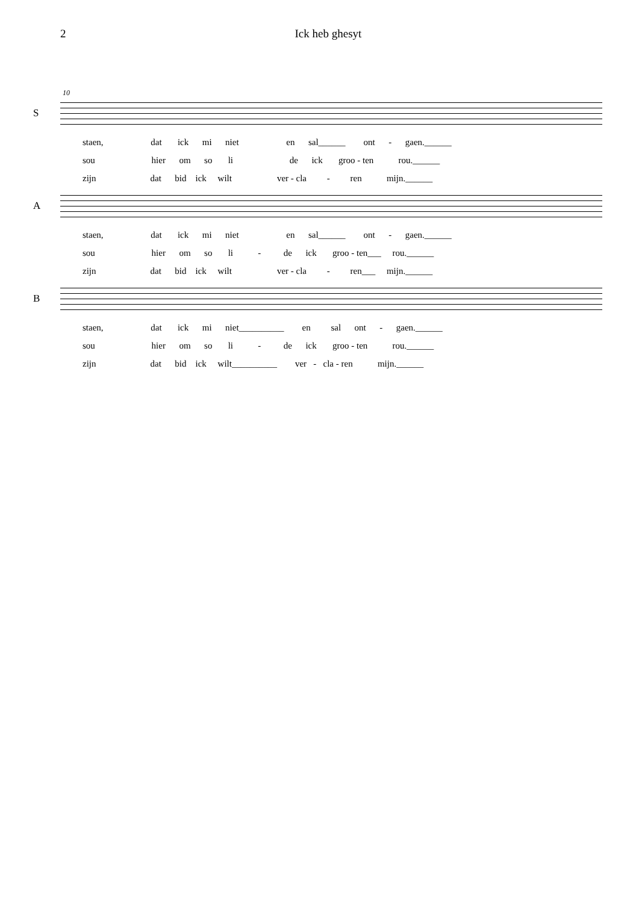2 Ick heb ghesyt
10
S
staen, dat ick mi niet en sal______ ont - gaen.______
sou hier om so li de ick groo - ten rou.______
zijn dat bid ick wilt ver - cla - ren mijn.______
A
staen, dat ick mi niet en sal______ ont - gaen.______
sou hier om so li - de ick groo - ten___ rou.______
zijn dat bid ick wilt ver - cla - ren___ mijn.______
B
staen, dat ick mi niet__________ en sal ont - gaen.______
sou hier om so li - de ick groo - ten rou.______
zijn dat bid ick wilt__________ ver - cla - ren mijn.______